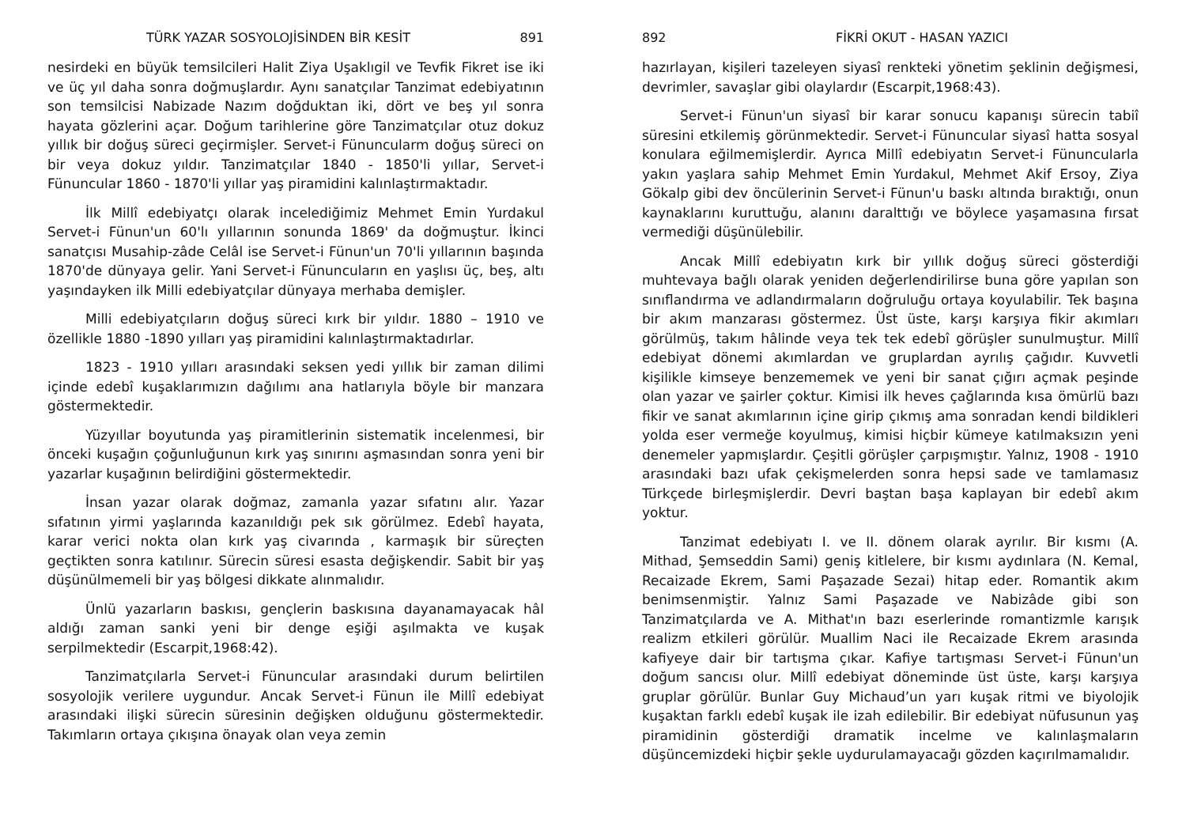TÜRK YAZAR SOSYOLOJİSİNDEN BİR KESİT 891
nesirdeki en büyük temsilcileri Halit Ziya Uşaklıgil ve Tevfik Fikret ise iki ve üç yıl daha sonra doğmuşlardır. Aynı sanatçılar Tanzimat edebiyatının son temsilcisi Nabizade Nazım doğduktan iki, dört ve beş yıl sonra hayata gözlerini açar. Doğum tarihlerine göre Tanzimatçılar otuz dokuz yıllık bir doğuş süreci geçirmişler. Servet-i Fünuncularm doğuş süreci on bir veya dokuz yıldır. Tanzimatçılar 1840 - 1850'li yıllar, Servet-i Fünuncular 1860 - 1870'li yıllar yaş piramidini kalınlaştırmaktadır.
İlk Millî edebiyatçı olarak incelediğimiz Mehmet Emin Yurdakul Servet-i Fünun'un 60'lı yıllarının sonunda 1869' da doğmuştur. İkinci sanatçısı Musahip-zâde Celâl ise Servet-i Fünun'un 70'li yıllarının başında 1870'de dünyaya gelir. Yani Servet-i Fünuncuların en yaşlısı üç, beş, altı yaşındayken ilk Milli edebiyatçılar dünyaya merhaba demişler.
Milli edebiyatçıların doğuş süreci kırk bir yıldır. 1880 – 1910 ve özellikle 1880 -1890 yılları yaş piramidini kalınlaştırmaktadırlar.
1823 - 1910 yılları arasındaki seksen yedi yıllık bir zaman dilimi içinde edebî kuşaklarımızın dağılımı ana hatlarıyla böyle bir manzara göstermektedir.
Yüzyıllar boyutunda yaş piramitlerinin sistematik incelenmesi, bir önceki kuşağın çoğunluğunun kırk yaş sınırını aşmasından sonra yeni bir yazarlar kuşağının belirdiğini göstermektedir.
İnsan yazar olarak doğmaz, zamanla yazar sıfatını alır. Yazar sıfatının yirmi yaşlarında kazanıldığı pek sık görülmez. Edebî hayata, karar verici nokta olan kırk yaş civarında , karmaşık bir süreçten geçtikten sonra katılınır. Sürecin süresi esasta değişkendir. Sabit bir yaş düşünülmemeli bir yaş bölgesi dikkate alınmalıdır.
Ünlü yazarların baskısı, gençlerin baskısına dayanamayacak hâl aldığı zaman sanki yeni bir denge eşiği aşılmakta ve kuşak serpilmektedir (Escarpit,1968:42).
Tanzimatçılarla Servet-i Fünuncular arasındaki durum belirtilen sosyolojik verilere uygundur. Ancak Servet-i Fünun ile Millî edebiyat arasındaki ilişki sürecin süresinin değişken olduğunu göstermektedir. Takımların ortaya çıkışına önayak olan veya zemin
892 FİKRİ OKUT - HASAN YAZICI
hazırlayan, kişileri tazeleyen siyasî renkteki yönetim şeklinin değişmesi, devrimler, savaşlar gibi olaylardır (Escarpit,1968:43).
Servet-i Fünun'un siyasî bir karar sonucu kapanışı sürecin tabiî süresini etkilemiş görünmektedir. Servet-i Fünuncular siyasî hatta sosyal konulara eğilmemişlerdir. Ayrıca Millî edebiyatın Servet-i Fünuncularla yakın yaşlara sahip Mehmet Emin Yurdakul, Mehmet Akif Ersoy, Ziya Gökalp gibi dev öncülerinin Servet-i Fünun'u baskı altında bıraktığı, onun kaynaklarını kuruttuğu, alanını daralttığı ve böylece yaşamasına fırsat vermediği düşünülebilir.
Ancak Millî edebiyatın kırk bir yıllık doğuş süreci gösterdiği muhtevaya bağlı olarak yeniden değerlendirilirse buna göre yapılan son sınıflandırma ve adlandırmaların doğruluğu ortaya koyulabilir. Tek başına bir akım manzarası göstermez. Üst üste, karşı karşıya fikir akımları görülmüş, takım hâlinde veya tek tek edebî görüşler sunulmuştur. Millî edebiyat dönemi akımlardan ve gruplardan ayrılış çağıdır. Kuvvetli kişilikle kimseye benzememek ve yeni bir sanat çığırı açmak peşinde olan yazar ve şairler çoktur. Kimisi ilk heves çağlarında kısa ömürlü bazı fikir ve sanat akımlarının içine girip çıkmış ama sonradan kendi bildikleri yolda eser vermeğe koyulmuş, kimisi hiçbir kümeye katılmaksızın yeni denemeler yapmışlardır. Çeşitli görüşler çarpışmıştır. Yalnız, 1908 - 1910 arasındaki bazı ufak çekişmelerden sonra hepsi sade ve tamlamasız Türkçede birleşmişlerdir. Devri baştan başa kaplayan bir edebî akım yoktur.
Tanzimat edebiyatı I. ve II. dönem olarak ayrılır. Bir kısmı (A. Mithad, Şemseddin Sami) geniş kitlelere, bir kısmı aydınlara (N. Kemal, Recaizade Ekrem, Sami Paşazade Sezai) hitap eder. Romantik akım benimsenmiştir. Yalnız Sami Paşazade ve Nabizâde gibi son Tanzimatçılarda ve A. Mithat'ın bazı eserlerinde romantizmle karışık realizm etkileri görülür. Muallim Naci ile Recaizade Ekrem arasında kafiyeye dair bir tartışma çıkar. Kafiye tartışması Servet-i Fünun'un doğum sancısı olur. Millî edebiyat döneminde üst üste, karşı karşıya gruplar görülür. Bunlar Guy Michaud’un yarı kuşak ritmi ve biyolojik kuşaktan farklı edebî kuşak ile izah edilebilir. Bir edebiyat nüfusunun yaş piramidinin gösterdiği dramatik incelme ve kalınlaşmaların düşüncemizdeki hiçbir şekle uydurulamayacağı gözden kaçırılmamalıdır.